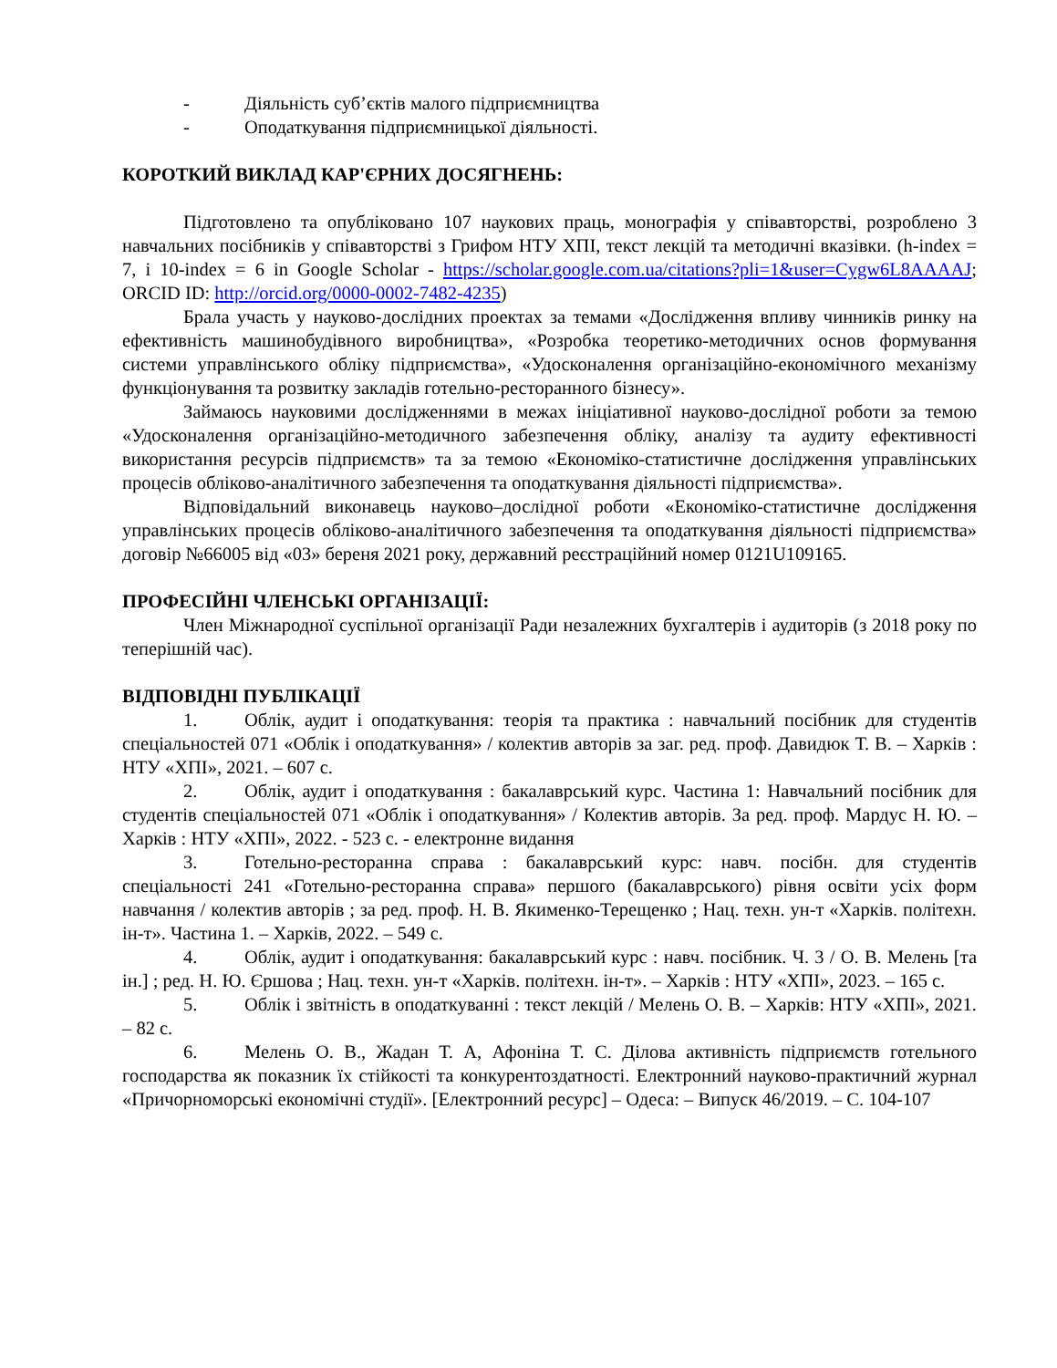- Діяльність суб’єктів малого підприємництва
- Оподаткування підприємницької діяльності.
КОРОТКИЙ ВИКЛАД КАР'ЄРНИХ ДОСЯГНЕНЬ:
Підготовлено та опубліковано 107 наукових праць, монографія у співавторстві, розроблено 3 навчальних посібників у співавторстві з Грифом НТУ ХПІ, текст лекцій та методичні вказівки. (h-index = 7, і 10-index = 6 in Google Scholar - https://scholar.google.com.ua/citations?pli=1&user=Cygw6L8AAAAJ; ORCID ID: http://orcid.org/0000-0002-7482-4235)
Брала участь у науково-дослідних проектах за темами «Дослідження впливу чинників ринку на ефективність машинобудівного виробництва», «Розробка теоретико-методичних основ формування системи управлінського обліку підприємства», «Удосконалення організаційно-економічного механізму функціонування та розвитку закладів готельно-ресторанного бізнесу».
Займаюсь науковими дослідженнями в межах ініціативної науково-дослідної роботи за темою «Удосконалення організаційно-методичного забезпечення обліку, аналізу та аудиту ефективності використання ресурсів підприємств» та за темою «Економіко-статистичне дослідження управлінських процесів обліково-аналітичного забезпечення та оподаткування діяльності підприємства».
Відповідальний виконавець науково–дослідної роботи «Економіко-статистичне дослідження управлінських процесів обліково-аналітичного забезпечення та оподаткування діяльності підприємства» договір №66005 від «03» береня 2021 року, державний реєстраційний номер 0121U109165.
ПРОФЕСІЙНІ ЧЛЕНСЬКІ ОРГАНІЗАЦІЇ:
Член Міжнародної суспільної організації Ради незалежних бухгалтерів і аудиторів (з 2018 року по теперішній час).
ВІДПОВІДНІ ПУБЛІКАЦІЇ
1. Облік, аудит і оподаткування: теорія та практика : навчальний посібник для студентів спеціальностей 071 «Облік і оподаткування» / колектив авторів за заг. ред. проф. Давидюк Т. В. – Харків : НТУ «ХПІ», 2021. – 607 с.
2. Облік, аудит і оподаткування : бакалаврський курс. Частина 1: Навчальний посібник для студентів спеціальностей 071 «Облік і оподаткування» / Колектив авторів. За ред. проф. Мардус Н. Ю. – Харків : НТУ «ХПІ», 2022. - 523 с. - електронне видання
3. Готельно-ресторанна справа : бакалаврський курс: навч. посібн. для студентів спеціальності 241 «Готельно-ресторанна справа» першого (бакалаврського) рівня освіти усіх форм навчання / колектив авторів ; за ред. проф. Н. В. Якименко-Терещенко ; Нац. техн. ун-т «Харків. політехн. ін-т». Частина 1. – Харків, 2022. – 549 с.
4. Облік, аудит і оподаткування: бакалаврський курс : навч. посібник. Ч. 3 / О. В. Мелень [та ін.] ; ред. Н. Ю. Єршова ; Нац. техн. ун-т «Харків. політехн. ін-т». – Харків : НТУ «ХПІ», 2023. – 165 с.
5. Облік і звітність в оподаткуванні : текст лекцій / Мелень О. В. – Харків: НТУ «ХПІ», 2021. – 82 с.
6. Мелень О. В., Жадан Т. А, Афоніна Т. С. Ділова активність підприємств готельного господарства як показник їх стійкості та конкурентоздатності. Електронний науково-практичний журнал «Причорноморські економічні студії». [Електронний ресурс] – Одеса: – Випуск 46/2019. – С. 104-107